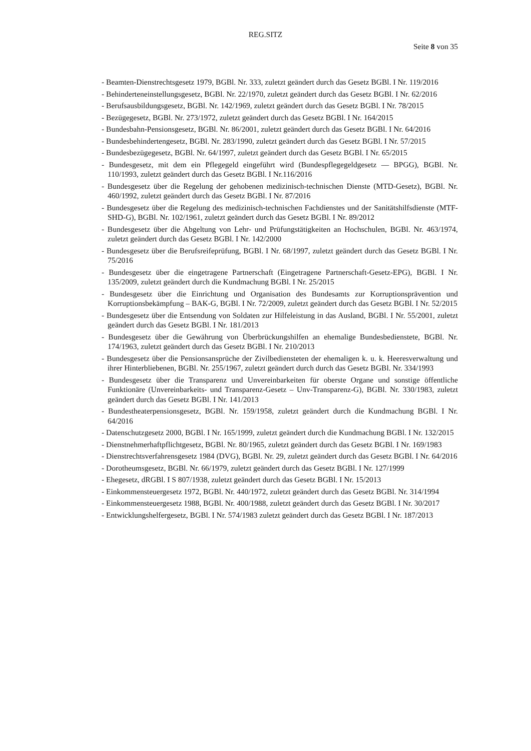REG.SITZ
Seite 8 von 35
- Beamten-Dienstrechtsgesetz 1979, BGBl. Nr. 333, zuletzt geändert durch das Gesetz BGBl. I Nr. 119/2016
- Behinderteneinstellungsgesetz, BGBl. Nr. 22/1970, zuletzt geändert durch das Gesetz BGBl. I Nr. 62/2016
- Berufsausbildungsgesetz, BGBl. Nr. 142/1969, zuletzt geändert durch das Gesetz BGBl. I Nr. 78/2015
- Bezügegesetz, BGBl. Nr. 273/1972, zuletzt geändert durch das Gesetz BGBl. I Nr. 164/2015
- Bundesbahn-Pensionsgesetz, BGBl. Nr. 86/2001, zuletzt geändert durch das Gesetz BGBl. I Nr. 64/2016
- Bundesbehindertengesetz, BGBl. Nr. 283/1990, zuletzt geändert durch das Gesetz BGBl. I Nr. 57/2015
- Bundesbezügegesetz, BGBl. Nr. 64/1997, zuletzt geändert durch das Gesetz BGBl. I Nr. 65/2015
- Bundesgesetz, mit dem ein Pflegegeld eingeführt wird (Bundespflegegeldgesetz — BPGG), BGBl. Nr. 110/1993, zuletzt geändert durch das Gesetz BGBl. I Nr.116/2016
- Bundesgesetz über die Regelung der gehobenen medizinisch-technischen Dienste (MTD-Gesetz), BGBl. Nr. 460/1992, zuletzt geändert durch das Gesetz BGBl. I Nr. 87/2016
- Bundesgesetz über die Regelung des medizinisch-technischen Fachdienstes und der Sanitätshilfsdienste (MTF-SHD-G), BGBl. Nr. 102/1961, zuletzt geändert durch das Gesetz BGBl. I Nr. 89/2012
- Bundesgesetz über die Abgeltung von Lehr- und Prüfungstätigkeiten an Hochschulen, BGBl. Nr. 463/1974, zuletzt geändert durch das Gesetz BGBl. I Nr. 142/2000
- Bundesgesetz über die Berufsreifeprüfung, BGBl. I Nr. 68/1997, zuletzt geändert durch das Gesetz BGBl. I Nr. 75/2016
- Bundesgesetz über die eingetragene Partnerschaft (Eingetragene Partnerschaft-Gesetz-EPG), BGBl. I Nr. 135/2009, zuletzt geändert durch die Kundmachung BGBl. I Nr. 25/2015
- Bundesgesetz über die Einrichtung und Organisation des Bundesamts zur Korruptionsprävention und Korruptionsbekämpfung – BAK-G, BGBl. I Nr. 72/2009, zuletzt geändert durch das Gesetz BGBl. I Nr. 52/2015
- Bundesgesetz über die Entsendung von Soldaten zur Hilfeleistung in das Ausland, BGBl. I Nr. 55/2001, zuletzt geändert durch das Gesetz BGBl. I Nr. 181/2013
- Bundesgesetz über die Gewährung von Überbrückungshilfen an ehemalige Bundesbedienstete, BGBl. Nr. 174/1963, zuletzt geändert durch das Gesetz BGBl. I Nr. 210/2013
- Bundesgesetz über die Pensionsansprüche der Zivilbediensteten der ehemaligen k. u. k. Heeresverwaltung und ihrer Hinterbliebenen, BGBl. Nr. 255/1967, zuletzt geändert durch durch das Gesetz BGBl. Nr. 334/1993
- Bundesgesetz über die Transparenz und Unvereinbarkeiten für oberste Organe und sonstige öffentliche Funktionäre (Unvereinbarkeits- und Transparenz-Gesetz – Unv-Transparenz-G), BGBl. Nr. 330/1983, zuletzt geändert durch das Gesetz BGBl. I Nr. 141/2013
- Bundestheaterpensionsgesetz, BGBl. Nr. 159/1958, zuletzt geändert durch die Kundmachung BGBl. I Nr. 64/2016
- Datenschutzgesetz 2000, BGBl. I Nr. 165/1999, zuletzt geändert durch die Kundmachung BGBl. I Nr. 132/2015
- Dienstnehmerhaftpflichtgesetz, BGBl. Nr. 80/1965, zuletzt geändert durch das Gesetz BGBl. I Nr. 169/1983
- Dienstrechtsverfahrensgesetz 1984 (DVG), BGBl. Nr. 29, zuletzt geändert durch das Gesetz BGBl. I Nr. 64/2016
- Dorotheumsgesetz, BGBl. Nr. 66/1979, zuletzt geändert durch das Gesetz BGBl. I Nr. 127/1999
- Ehegesetz, dRGBl. I S 807/1938, zuletzt geändert durch das Gesetz BGBl. I Nr. 15/2013
- Einkommensteuergesetz 1972, BGBl. Nr. 440/1972, zuletzt geändert durch das Gesetz BGBl. Nr. 314/1994
- Einkommensteuergesetz 1988, BGBl. Nr. 400/1988, zuletzt geändert durch das Gesetz BGBl. I Nr. 30/2017
- Entwicklungshelfergesetz, BGBl. I Nr. 574/1983 zuletzt geändert durch das Gesetz BGBl. I Nr. 187/2013